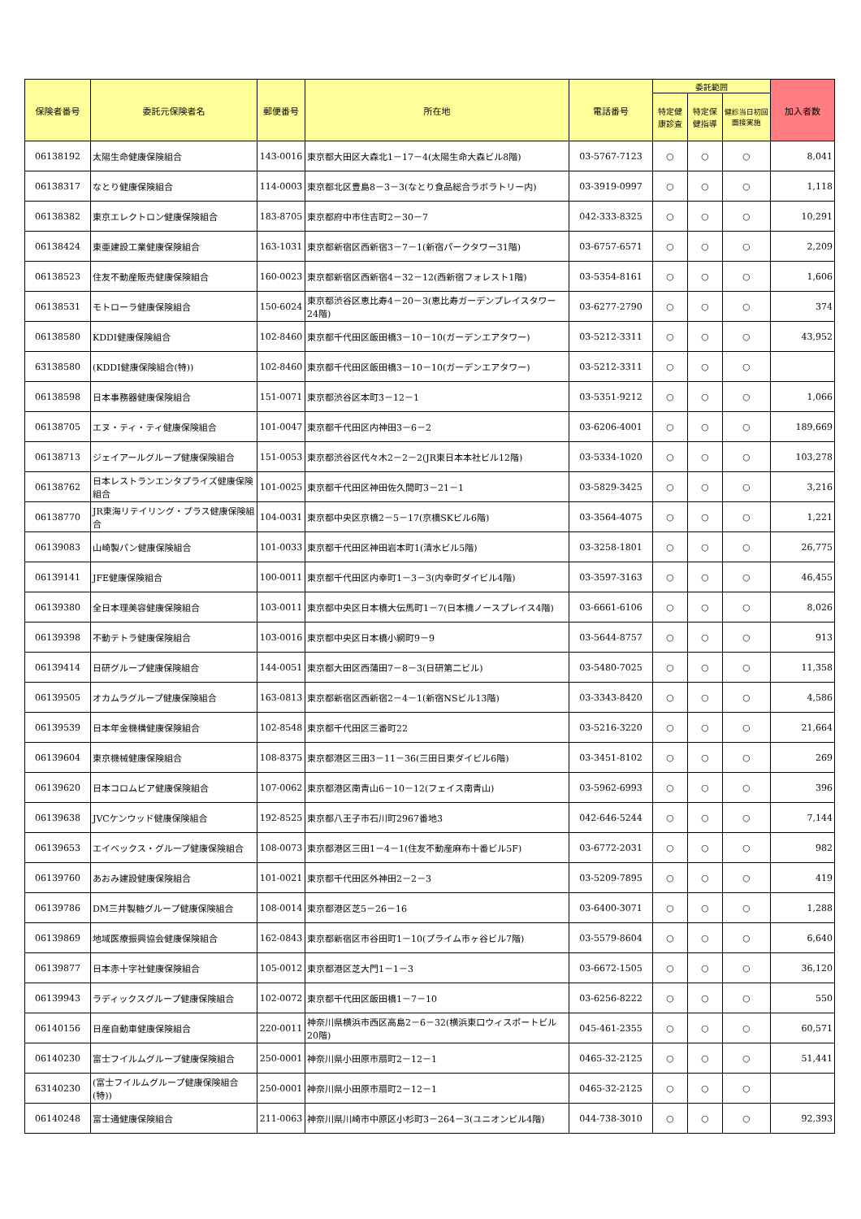| 保険者番号 | 委託元保険者名 | 郵便番号 | 所在地 | 電話番号 | 委託範囲 | | | 加入者数 |
| --- | --- | --- | --- | --- | --- | --- | --- | --- |
| | | | | | 特定健康診査 | 特定保健指導 | 健診当日初回面接実施 | |
| 06138192 | 太陽生命健康保険組合 | 143-0016 | 東京都大田区大森北1－17－4(太陽生命大森ビル8階) | 03-5767-7123 | ○ | ○ | ○ | 8,041 |
| 06138317 | なとり健康保険組合 | 114-0003 | 東京都北区豊島8－3－3(なとり食品総合ラボラトリー内) | 03-3919-0997 | ○ | ○ | ○ | 1,118 |
| 06138382 | 東京エレクトロン健康保険組合 | 183-8705 | 東京都府中市住吉町2－30－7 | 042-333-8325 | ○ | ○ | ○ | 10,291 |
| 06138424 | 東亜建設工業健康保険組合 | 163-1031 | 東京都新宿区西新宿3－7－1(新宿パークタワー31階) | 03-6757-6571 | ○ | ○ | ○ | 2,209 |
| 06138523 | 住友不動産販売健康保険組合 | 160-0023 | 東京都新宿区西新宿4－32－12(西新宿フォレスト1階) | 03-5354-8161 | ○ | ○ | ○ | 1,606 |
| 06138531 | モトローラ健康保険組合 | 150-6024 | 東京都渋谷区恵比寿4－20－3(恵比寿ガーデンプレイスタワー24階) | 03-6277-2790 | ○ | ○ | ○ | 374 |
| 06138580 | KDDI健康保険組合 | 102-8460 | 東京都千代田区飯田橋3－10－10(ガーデンエアタワー) | 03-5212-3311 | ○ | ○ | ○ | 43,952 |
| 63138580 | (KDDI健康保険組合(特)) | 102-8460 | 東京都千代田区飯田橋3－10－10(ガーデンエアタワー) | 03-5212-3311 | ○ | ○ | ○ | |
| 06138598 | 日本事務器健康保険組合 | 151-0071 | 東京都渋谷区本町3－12－1 | 03-5351-9212 | ○ | ○ | ○ | 1,066 |
| 06138705 | エヌ・ティ・ティ健康保険組合 | 101-0047 | 東京都千代田区内神田3－6－2 | 03-6206-4001 | ○ | ○ | ○ | 189,669 |
| 06138713 | ジェイアールグループ健康保険組合 | 151-0053 | 東京都渋谷区代々木2－2－2(JR東日本本社ビル12階) | 03-5334-1020 | ○ | ○ | ○ | 103,278 |
| 06138762 | 日本レストランエンタプライズ健康保険組合 | 101-0025 | 東京都千代田区神田佐久間町3－21－1 | 03-5829-3425 | ○ | ○ | ○ | 3,216 |
| 06138770 | JR東海リテイリング・プラス健康保険組合 | 104-0031 | 東京都中央区京橋2－5－17(京橋SKビル6階) | 03-3564-4075 | ○ | ○ | ○ | 1,221 |
| 06139083 | 山崎製パン健康保険組合 | 101-0033 | 東京都千代田区神田岩本町1(清水ビル5階) | 03-3258-1801 | ○ | ○ | ○ | 26,775 |
| 06139141 | JFE健康保険組合 | 100-0011 | 東京都千代田区内幸町1－3－3(内幸町ダイビル4階) | 03-3597-3163 | ○ | ○ | ○ | 46,455 |
| 06139380 | 全日本理美容健康保険組合 | 103-0011 | 東京都中央区日本橋大伝馬町1－7(日本橋ノースプレイス4階) | 03-6661-6106 | ○ | ○ | ○ | 8,026 |
| 06139398 | 不動テトラ健康保険組合 | 103-0016 | 東京都中央区日本橋小網町9－9 | 03-5644-8757 | ○ | ○ | ○ | 913 |
| 06139414 | 日研グループ健康保険組合 | 144-0051 | 東京都大田区西蒲田7－8－3(日研第二ビル) | 03-5480-7025 | ○ | ○ | ○ | 11,358 |
| 06139505 | オカムラグループ健康保険組合 | 163-0813 | 東京都新宿区西新宿2－4－1(新宿NSビル13階) | 03-3343-8420 | ○ | ○ | ○ | 4,586 |
| 06139539 | 日本年金機構健康保険組合 | 102-8548 | 東京都千代田区三番町22 | 03-5216-3220 | ○ | ○ | ○ | 21,664 |
| 06139604 | 東京機械健康保険組合 | 108-8375 | 東京都港区三田3－11－36(三田日東ダイビル6階) | 03-3451-8102 | ○ | ○ | ○ | 269 |
| 06139620 | 日本コロムビア健康保険組合 | 107-0062 | 東京都港区南青山6－10－12(フェイス南青山) | 03-5962-6993 | ○ | ○ | ○ | 396 |
| 06139638 | JVCケンウッド健康保険組合 | 192-8525 | 東京都八王子市石川町2967番地3 | 042-646-5244 | ○ | ○ | ○ | 7,144 |
| 06139653 | エイベックス・グループ健康保険組合 | 108-0073 | 東京都港区三田1－4－1(住友不動産麻布十番ビル5F) | 03-6772-2031 | ○ | ○ | ○ | 982 |
| 06139760 | あおみ建設健康保険組合 | 101-0021 | 東京都千代田区外神田2－2－3 | 03-5209-7895 | ○ | ○ | ○ | 419 |
| 06139786 | DM三井製糖グループ健康保険組合 | 108-0014 | 東京都港区芝5－26－16 | 03-6400-3071 | ○ | ○ | ○ | 1,288 |
| 06139869 | 地域医療振興協会健康保険組合 | 162-0843 | 東京都新宿区市谷田町1－10(プライム市ヶ谷ビル7階) | 03-5579-8604 | ○ | ○ | ○ | 6,640 |
| 06139877 | 日本赤十字社健康保険組合 | 105-0012 | 東京都港区芝大門1－1－3 | 03-6672-1505 | ○ | ○ | ○ | 36,120 |
| 06139943 | ラディックスグループ健康保険組合 | 102-0072 | 東京都千代田区飯田橋1－7－10 | 03-6256-8222 | ○ | ○ | ○ | 550 |
| 06140156 | 日産自動車健康保険組合 | 220-0011 | 神奈川県横浜市西区高島2－6－32(横浜東口ウィスポートビル20階) | 045-461-2355 | ○ | ○ | ○ | 60,571 |
| 06140230 | 富士フイルムグループ健康保険組合 | 250-0001 | 神奈川県小田原市扇町2－12－1 | 0465-32-2125 | ○ | ○ | ○ | 51,441 |
| 63140230 | (富士フイルムグループ健康保険組合(特)) | 250-0001 | 神奈川県小田原市扇町2－12－1 | 0465-32-2125 | ○ | ○ | ○ | |
| 06140248 | 富士通健康保険組合 | 211-0063 | 神奈川県川崎市中原区小杉町3－264－3(ユニオンビル4階) | 044-738-3010 | ○ | ○ | ○ | 92,393 |